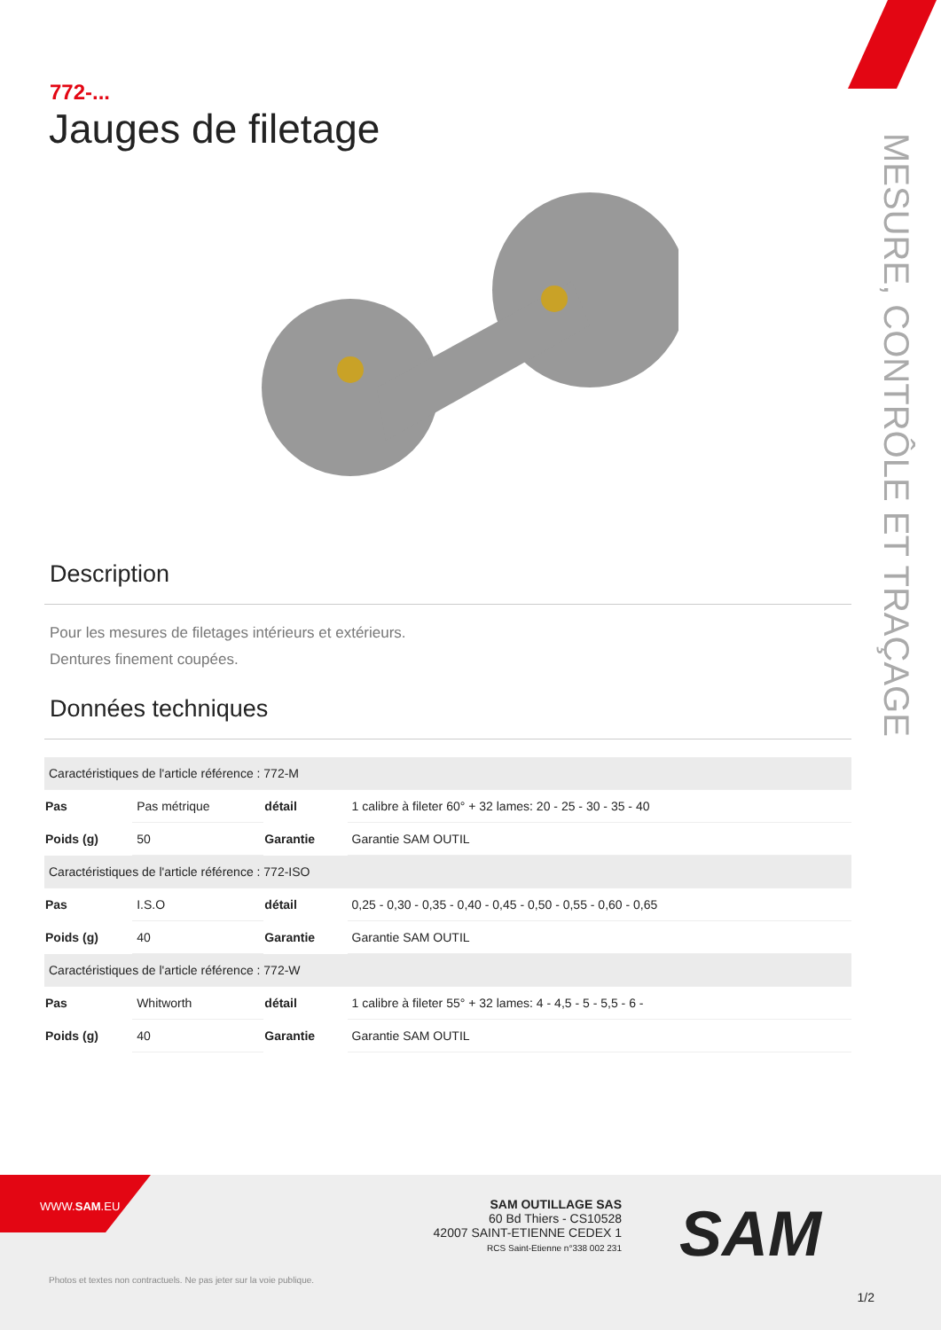772-...
Jauges de filetage
Description
Pour les mesures de filetages intérieurs et extérieurs.
Dentures finement coupées.
Données techniques
| Caractéristiques de l'article référence : 772-M | | | |
| Pas | Pas métrique | détail | 1 calibre à fileter 60° + 32 lames: 20 - 25 - 30 - 35 - 40 |
| Poids (g) | 50 | Garantie | Garantie SAM OUTIL |
| Caractéristiques de l'article référence : 772-ISO | | | |
| Pas | I.S.O | détail | 0,25 - 0,30 - 0,35 - 0,40 - 0,45 - 0,50 - 0,55 - 0,60 - 0,65 |
| Poids (g) | 40 | Garantie | Garantie SAM OUTIL |
| Caractéristiques de l'article référence : 772-W | | | |
| Pas | Whitworth | détail | 1 calibre à fileter 55° + 32 lames: 4 - 4,5 - 5 - 5,5 - 6 - |
| Poids (g) | 40 | Garantie | Garantie SAM OUTIL |
MESURE, CONTRÔLE ET TRAÇAGE
WWW.SAM.EU
SAM OUTILLAGE SAS
60 Bd Thiers - CS10528
42007 SAINT-ETIENNE CEDEX 1
RCS Saint-Etienne n°338 002 231
SAM
Photos et textes non contractuels. Ne pas jeter sur la voie publique.
1/2